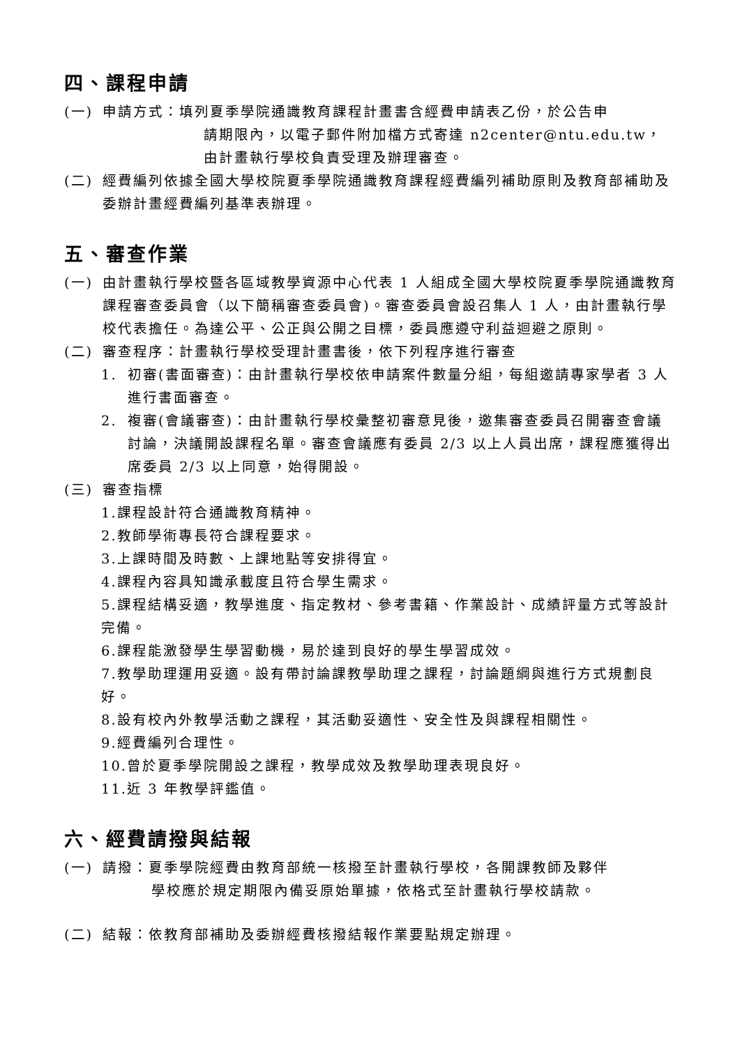四、課程申請
(一) 申請方式：填列夏季學院通識教育課程計畫書含經費申請表乙份，於公告申
請期限內，以電子郵件附加檔方式寄達 n2center@ntu.edu.tw，
由計畫執行學校負責受理及辦理審查。
(二) 經費編列依據全國大學校院夏季學院通識教育課程經費編列補助原則及教育部補助及委辦計畫經費編列基準表辦理。
五、審查作業
(一) 由計畫執行學校暨各區域教學資源中心代表 1 人組成全國大學校院夏季學院通識教育課程審查委員會（以下簡稱審查委員會)。審查委員會設召集人 1 人，由計畫執行學校代表擔任。為達公平、公正與公開之目標，委員應遵守利益迴避之原則。
(二) 審查程序：計畫執行學校受理計畫書後，依下列程序進行審查
1. 初審(書面審查)：由計畫執行學校依申請案件數量分組，每組邀請專家學者 3 人進行書面審查。
2. 複審(會議審查)：由計畫執行學校彙整初審意見後，邀集審查委員召開審查會議討論，決議開設課程名單。審查會議應有委員 2/3 以上人員出席，課程應獲得出席委員 2/3 以上同意，始得開設。
(三) 審查指標
1.課程設計符合通識教育精神。
2.教師學術專長符合課程要求。
3.上課時間及時數、上課地點等安排得宜。
4.課程內容具知識承載度且符合學生需求。
5.課程結構妥適，教學進度、指定教材、參考書籍、作業設計、成績評量方式等設計完備。
6.課程能激發學生學習動機，易於達到良好的學生學習成效。
7.教學助理運用妥適。設有帶討論課教學助理之課程，討論題綱與進行方式規劃良好。
8.設有校內外教學活動之課程，其活動妥適性、安全性及與課程相關性。
9.經費編列合理性。
10.曾於夏季學院開設之課程，教學成效及教學助理表現良好。
11.近 3 年教學評鑑值。
六、經費請撥與結報
(一) 請撥：夏季學院經費由教育部統一核撥至計畫執行學校，各開課教師及夥伴
學校應於規定期限內備妥原始單據，依格式至計畫執行學校請款。
(二) 結報：依教育部補助及委辦經費核撥結報作業要點規定辦理。